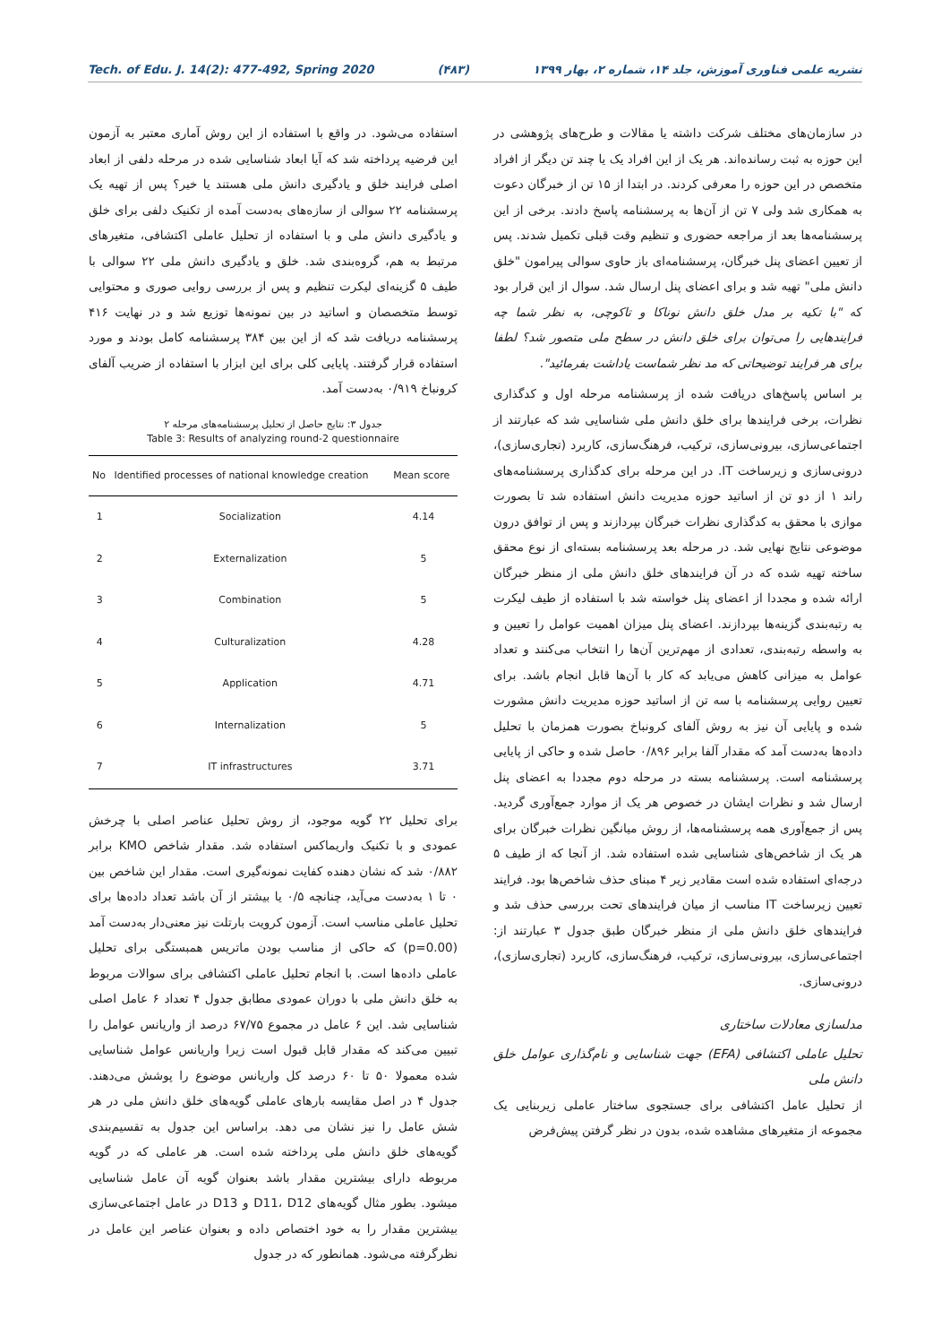Tech. of Edu. J. 14(2): 477-492, Spring 2020 (۴۸۳) نشریه علمی فناوری آموزش، جلد ۱۴، شماره ۲، بهار ۱۳۹۹
در سازمان‌های مختلف شرکت داشته یا مقالات و طرح‌های پژوهشی در این حوزه به ثبت رسانده‌اند. هر یک از این افراد یک یا چند تن دیگر از افراد متخصص در این حوزه را معرفی کردند. در ابتدا از ۱۵ تن از خبرگان دعوت به همکاری شد ولی ۷ تن از آن‌ها به پرسشنامه پاسخ دادند. برخی از این پرسشنامه‌ها بعد از مراجعه حضوری و تنظیم وقت قبلی تکمیل شدند. پس از تعیین اعضای پنل خبرگان، پرسشنامه‌ای باز حاوی سوالی پیرامون "خلق دانش ملی" تهیه شد و برای اعضای پنل ارسال شد. سوال از این قرار بود که "با تکیه بر مدل خلق دانش نوناکا و تاکوچی، به نظر شما چه فرایندهایی را می‌توان برای خلق دانش در سطح ملی متصور شد؟ لطفا برای هر فرایند توضیحاتی که مد نظر شماست یاداشت بفرمائید".
بر اساس پاسخ‌های دریافت شده از پرسشنامه مرحله اول و کدگذاری نظرات، برخی فرایندها برای خلق دانش ملی شناسایی شد که عبارتند از اجتماعی‌سازی، بیرونی‌سازی، ترکیب، فرهنگ‌سازی، کاربرد (تجاری‌سازی)، درونی‌سازی و زیرساخت IT. در این مرحله برای کدگذاری پرسشنامه‌های راند ۱ از دو تن از اساتید حوزه مدیریت دانش استفاده شد تا بصورت موازی با محقق به کدگذاری نظرات خبرگان بپردازند و پس از توافق درون موضوعی نتایج نهایی شد. در مرحله بعد پرسشنامه بسته‌ای از نوع محقق ساخته تهیه شده که در آن فرایندهای خلق دانش ملی از منظر خبرگان ارائه شده و مجددا از اعضای پنل خواسته شد با استفاده از طیف لیکرت به رتبه‌بندی گزینه‌ها بپردازند. اعضای پنل میزان اهمیت عوامل را تعیین و به واسطه رتبه‌بندی، تعدادی از مهم‌ترین آن‌ها را انتخاب می‌کنند و تعداد عوامل به میزانی کاهش می‌یابد که کار با آن‌ها قابل انجام باشد. برای تعیین روایی پرسشنامه با سه تن از اساتید حوزه مدیریت دانش مشورت شده و پایایی آن نیز به روش آلفای کرونباخ بصورت همزمان با تحلیل داده‌ها به‌دست آمد که مقدار آلفا برابر ۰/۸۹۶ حاصل شده و حاکی از پایایی پرسشنامه است. پرسشنامه بسته در مرحله دوم مجددا به اعضای پنل ارسال شد و نظرات ایشان در خصوص هر یک از موارد جمع‌آوری گردید. پس از جمع‌آوری همه پرسشنامه‌ها، از روش میانگین نظرات خبرگان برای هر یک از شاخص‌های شناسایی شده استفاده شد. از آنجا که از طیف ۵ درجه‌ای استفاده شده است مقادیر زیر ۴ مبنای حذف شاخص‌ها بود. فرایند تعیین زیرساخت IT مناسب از میان فرایندهای تحت بررسی حذف شد و فرایندهای خلق دانش ملی از منظر خبرگان طبق جدول ۳ عبارتند از: اجتماعی‌سازی، بیرونی‌سازی، ترکیب، فرهنگ‌سازی، کاربرد (تجاری‌سازی)، درونی‌سازی.
مدلسازی معادلات ساختاری
تحلیل عاملی اکتشافی (EFA) جهت شناسایی و نام‌گذاری عوامل خلق دانش ملی
از تحلیل عامل اکتشافی برای جستجوی ساختار عاملی زیربنایی یک مجموعه از متغیرهای مشاهده شده، بدون در نظر گرفتن پیش‌فرض
استفاده می‌شود. در واقع با استفاده از این روش آماری معتبر به آزمون این فرضیه پرداخته شد که آیا ابعاد شناسایی شده در مرحله دلفی از ابعاد اصلی فرایند خلق و یادگیری دانش ملی هستند یا خیر؟ پس از تهیه یک پرسشنامه ۲۲ سوالی از سازه‌های به‌دست آمده از تکنیک دلفی برای خلق و یادگیری دانش ملی و با استفاده از تحلیل عاملی اکتشافی، متغیرهای مرتبط به هم، گروه‌بندی شد. خلق و یادگیری دانش ملی ۲۲ سوالی با طیف ۵ گزینه‌ای لیکرت تنظیم و پس از بررسی روایی صوری و محتوایی توسط متخصصان و اساتید در بین نمونه‌ها توزیع شد و در نهایت ۴۱۶ پرسشنامه دریافت شد که از این بین ۳۸۴ پرسشنامه کامل بودند و مورد استفاده قرار گرفتند. پایایی کلی برای این ابزار با استفاده از ضریب آلفای کرونباخ ۰/۹۱۹ به‌دست آمد.
جدول ۳: نتایج حاصل از تحلیل پرسشنامه‌های مرحله ۲
Table 3: Results of analyzing round-2 questionnaire
| No | Identified processes of national knowledge creation | Mean score |
| --- | --- | --- |
| 1 | Socialization | 4.14 |
| 2 | Externalization | 5 |
| 3 | Combination | 5 |
| 4 | Culturalization | 4.28 |
| 5 | Application | 4.71 |
| 6 | Internalization | 5 |
| 7 | IT infrastructures | 3.71 |
برای تحلیل ۲۲ گویه موجود، از روش تحلیل عناصر اصلی با چرخش عمودی و با تکنیک واریماکس استفاده شد. مقدار شاخص KMO برابر ۰/۸۸۲ شد که نشان دهنده کفایت نمونه‌گیری است. مقدار این شاخص بین ۰ تا ۱ به‌دست می‌آید، چنانچه ۰/۵ یا بیشتر از آن باشد تعداد داده‌ها برای تحلیل عاملی مناسب است. آزمون کرویت بارتلت نیز معنی‌دار به‌دست آمد (p=0.00) که حاکی از مناسب بودن ماتریس همبستگی برای تحلیل عاملی داده‌ها است. با انجام تحلیل عاملی اکتشافی برای سوالات مربوط به خلق دانش ملی با دوران عمودی مطابق جدول ۴ تعداد ۶ عامل اصلی شناسایی شد. این ۶ عامل در مجموع ۶۷/۷۵ درصد از واریانس عوامل را تبیین می‌کند که مقدار قابل قبول است زیرا واریانس عوامل شناسایی شده معمولا ۵۰ تا ۶۰ درصد کل واریانس موضوع را پوشش می‌دهند. جدول ۴ در اصل مقایسه بارهای عاملی گویه‌های خلق دانش ملی در هر شش عامل را نیز نشان می دهد. براساس این جدول به تقسیم‌بندی گویه‌های خلق دانش ملی پرداخته شده است. هر عاملی که در گویه مربوطه دارای بیشترین مقدار باشد بعنوان گویه آن عامل شناسایی میشود. بطور مثال گویه‌های D11، D12 و D13 در عامل اجتماعی‌سازی بیشترین مقدار را به خود اختصاص داده و بعنوان عناصر این عامل در نظرگرفته می‌شود. همانطور که در جدول